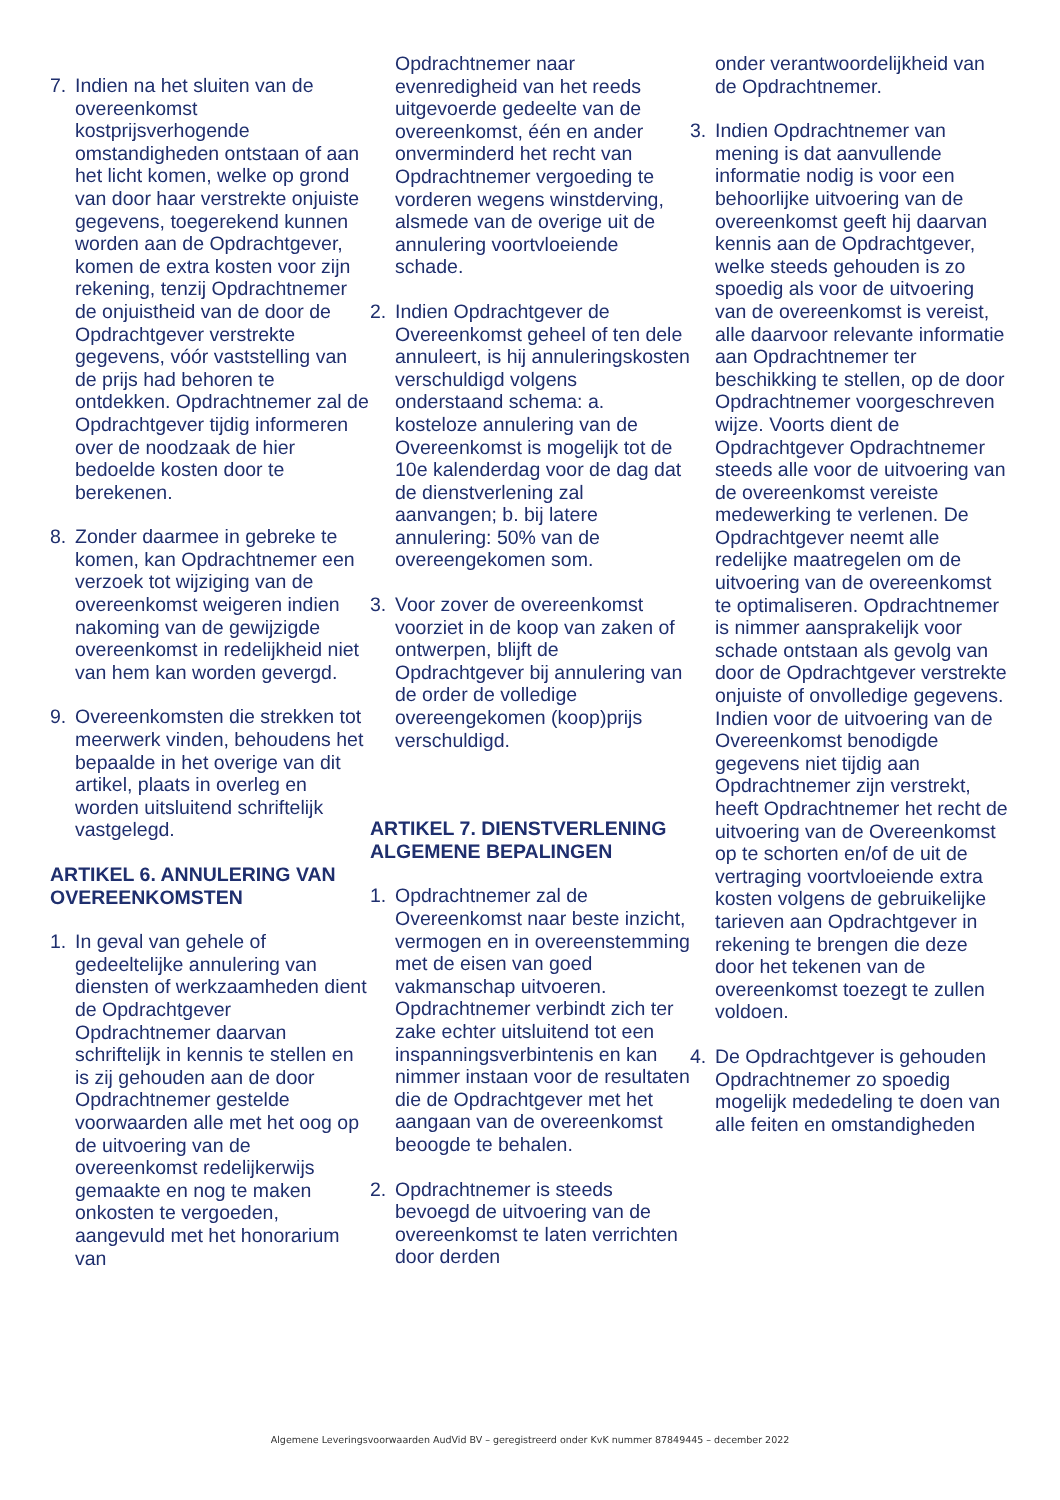7. Indien na het sluiten van de overeenkomst kostprijsverhogende omstandigheden ontstaan of aan het licht komen, welke op grond van door haar verstrekte onjuiste gegevens, toegerekend kunnen worden aan de Opdrachtgever, komen de extra kosten voor zijn rekening, tenzij Opdrachtnemer de onjuistheid van de door de Opdrachtgever verstrekte gegevens, vóór vaststelling van de prijs had behoren te ontdekken. Opdrachtnemer zal de Opdrachtgever tijdig informeren over de noodzaak de hier bedoelde kosten door te berekenen.
8. Zonder daarmee in gebreke te komen, kan Opdrachtnemer een verzoek tot wijziging van de overeenkomst weigeren indien nakoming van de gewijzigde overeenkomst in redelijkheid niet van hem kan worden gevergd.
9. Overeenkomsten die strekken tot meerwerk vinden, behoudens het bepaalde in het overige van dit artikel, plaats in overleg en worden uitsluitend schriftelijk vastgelegd.
ARTIKEL 6. ANNULERING VAN OVEREENKOMSTEN
1. In geval van gehele of gedeeltelijke annulering van diensten of werkzaamheden dient de Opdrachtgever Opdrachtnemer daarvan schriftelijk in kennis te stellen en is zij gehouden aan de door Opdrachtnemer gestelde voorwaarden alle met het oog op de uitvoering van de overeenkomst redelijkerwijs gemaakte en nog te maken onkosten te vergoeden, aangevuld met het honorarium van
Opdrachtnemer naar evenredigheid van het reeds uitgevoerde gedeelte van de overeenkomst, één en ander onverminderd het recht van Opdrachtnemer vergoeding te vorderen wegens winstderving, alsmede van de overige uit de annulering voortvloeiende schade.
2. Indien Opdrachtgever de Overeenkomst geheel of ten dele annuleert, is hij annuleringskosten verschuldigd volgens onderstaand schema: a. kosteloze annulering van de Overeenkomst is mogelijk tot de 10e kalenderdag voor de dag dat de dienstverlening zal aanvangen; b. bij latere annulering: 50% van de overeengekomen som.
3. Voor zover de overeenkomst voorziet in de koop van zaken of ontwerpen, blijft de Opdrachtgever bij annulering van de order de volledige overeengekomen (koop)prijs verschuldigd.
ARTIKEL 7. DIENSTVERLENING ALGEMENE BEPALINGEN
1. Opdrachtnemer zal de Overeenkomst naar beste inzicht, vermogen en in overeenstemming met de eisen van goed vakmanschap uitvoeren. Opdrachtnemer verbindt zich ter zake echter uitsluitend tot een inspanningsverbintenis en kan nimmer instaan voor de resultaten die de Opdrachtgever met het aangaan van de overeenkomst beoogde te behalen.
2. Opdrachtnemer is steeds bevoegd de uitvoering van de overeenkomst te laten verrichten door derden
onder verantwoordelijkheid van de Opdrachtnemer.
3. Indien Opdrachtnemer van mening is dat aanvullende informatie nodig is voor een behoorlijke uitvoering van de overeenkomst geeft hij daarvan kennis aan de Opdrachtgever, welke steeds gehouden is zo spoedig als voor de uitvoering van de overeenkomst is vereist, alle daarvoor relevante informatie aan Opdrachtnemer ter beschikking te stellen, op de door Opdrachtnemer voorgeschreven wijze. Voorts dient de Opdrachtgever Opdrachtnemer steeds alle voor de uitvoering van de overeenkomst vereiste medewerking te verlenen. De Opdrachtgever neemt alle redelijke maatregelen om de uitvoering van de overeenkomst te optimaliseren. Opdrachtnemer is nimmer aansprakelijk voor schade ontstaan als gevolg van door de Opdrachtgever verstrekte onjuiste of onvolledige gegevens. Indien voor de uitvoering van de Overeenkomst benodigde gegevens niet tijdig aan Opdrachtnemer zijn verstrekt, heeft Opdrachtnemer het recht de uitvoering van de Overeenkomst op te schorten en/of de uit de vertraging voortvloeiende extra kosten volgens de gebruikelijke tarieven aan Opdrachtgever in rekening te brengen die deze door het tekenen van de overeenkomst toezegt te zullen voldoen.
4. De Opdrachtgever is gehouden Opdrachtnemer zo spoedig mogelijk mededeling te doen van alle feiten en omstandigheden
Algemene Leveringsvoorwaarden AudVid BV – geregistreerd onder KvK nummer 87849445 – december 2022